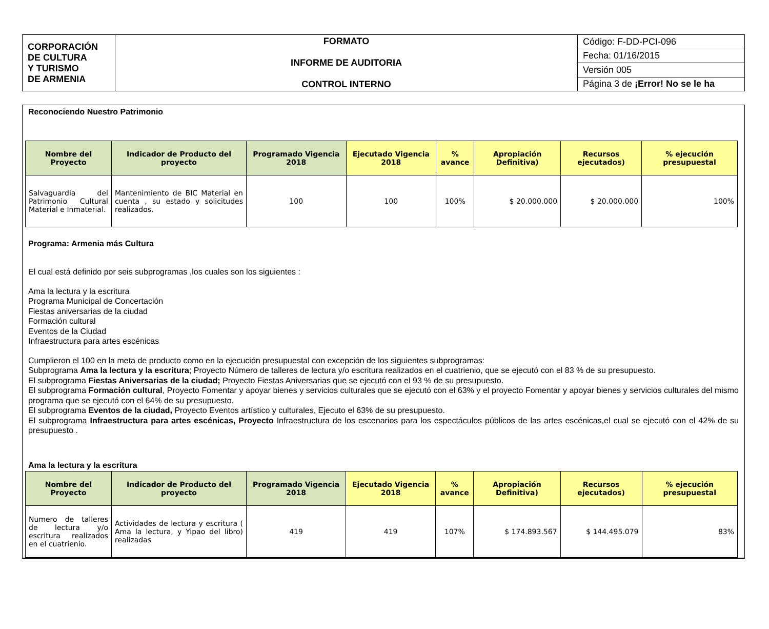| CORPORACIÓN DE CULTURA Y TURISMO DE ARMENIA | FORMATO INFORME DE AUDITORIA CONTROL INTERNO | Código: F-DD-PCI-096 |
| | | Fecha: 01/16/2015 |
| | | Versión 005 |
| | | Página 3 de ¡Error! No se le ha |
Reconociendo Nuestro Patrimonio
| Nombre del Proyecto | Indicador de Producto del proyecto | Programado Vigencia 2018 | Ejecutado Vigencia 2018 | % avance | Apropiación Definitiva) | Recursos ejecutados) | % ejecución presupuestal |
| --- | --- | --- | --- | --- | --- | --- | --- |
| Salvaguardia del Patrimonio Cultural Material e Inmaterial. | Mantenimiento de BIC Material en cuenta , su estado y solicitudes realizados. | 100 | 100 | 100% | $ 20.000.000 | $ 20.000.000 | 100% |
Programa: Armenia más Cultura
El cual está definido por seis subprogramas ,los cuales son los siguientes :
Ama la lectura y la escritura
Programa Municipal de Concertación
Fiestas aniversarias de la ciudad
Formación cultural
Eventos de la Ciudad
Infraestructura para artes escénicas
Cumplieron el 100 en la meta de producto como en la ejecución presupuestal con excepción de los siguientes subprogramas:
Subprograma Ama la lectura y la escritura; Proyecto Número de talleres de lectura y/o escritura realizados en el cuatrienio, que se ejecutó con el 83 % de su presupuesto.
El subprograma Fiestas Aniversarias de la ciudad; Proyecto Fiestas Aniversarias que se ejecutó con el 93 % de su presupuesto.
El subprograma Formación cultural, Proyecto Fomentar y apoyar bienes y servicios culturales que se ejecutó con el 63% y el proyecto Fomentar y apoyar bienes y servicios culturales del mismo programa que se ejecutó con el 64% de su presupuesto.
El subprograma Eventos de la ciudad, Proyecto Eventos artístico y culturales, Ejecuto el 63% de su presupuesto.
El subprograma Infraestructura para artes escénicas, Proyecto Infraestructura de los escenarios para los espectáculos públicos de las artes escénicas,el cual se ejecutó con el 42% de su presupuesto .
Ama la lectura y la escritura
| Nombre del Proyecto | Indicador de Producto del proyecto | Programado Vigencia 2018 | Ejecutado Vigencia 2018 | % avance | Apropiación Definitiva) | Recursos ejecutados) | % ejecución presupuestal |
| --- | --- | --- | --- | --- | --- | --- | --- |
| Numero de talleres de lectura y/o escritura realizados en el cuatrienio. | Actividades de lectura y escritura ( Ama la lectura, y Yipao del libro) realizadas | 419 | 419 | 107% | $ 174.893.567 | $ 144.495.079 | 83% |